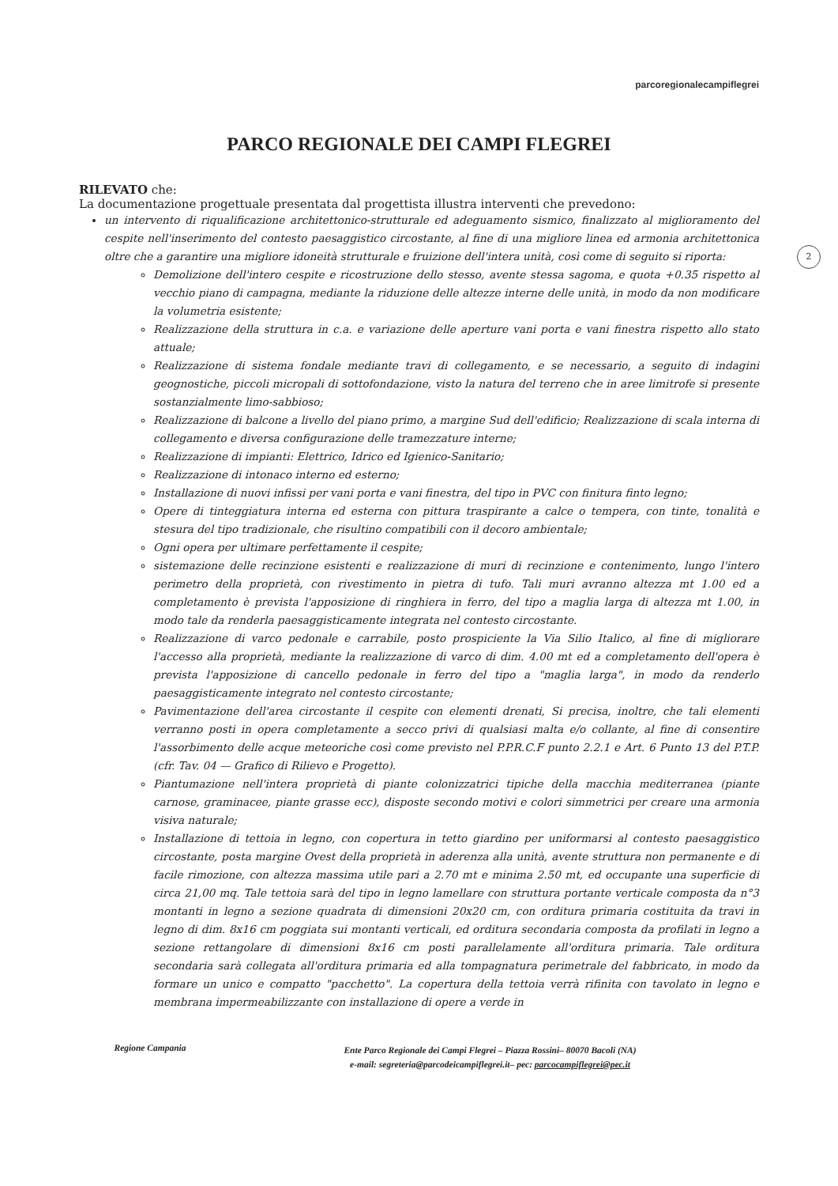parcoregionalecampiflegrei
PARCO REGIONALE DEI CAMPI FLEGREI
2
RILEVATO che:
La documentazione progettuale presentata dal progettista illustra interventi che prevedono:
un intervento di riqualificazione architettonico-strutturale ed adeguamento sismico, finalizzato al miglioramento del cespite nell'inserimento del contesto paesaggistico circostante, al fine di una migliore linea ed armonia architettonica oltre che a garantire una migliore idoneità strutturale e fruizione dell'intera unità, così come di seguito si riporta:
Demolizione dell'intero cespite e ricostruzione dello stesso, avente stessa sagoma, e quota +0.35 rispetto al vecchio piano di campagna, mediante la riduzione delle altezze interne delle unità, in modo da non modificare la volumetria esistente;
Realizzazione della struttura in c.a. e variazione delle aperture vani porta e vani finestra rispetto allo stato attuale;
Realizzazione di sistema fondale mediante travi di collegamento, e se necessario, a seguito di indagini geognostiche, piccoli micropali di sottofondazione, visto la natura del terreno che in aree limitrofe si presente sostanzialmente limo-sabbioso;
Realizzazione di balcone a livello del piano primo, a margine Sud dell'edificio; Realizzazione di scala interna di collegamento e diversa configurazione delle tramezzature interne;
Realizzazione di impianti: Elettrico, Idrico ed Igienico-Sanitario;
Realizzazione di intonaco interno ed esterno;
Installazione di nuovi infissi per vani porta e vani finestra, del tipo in PVC con finitura finto legno;
Opere di tinteggiatura interna ed esterna con pittura traspirante a calce o tempera, con tinte, tonalità e stesura del tipo tradizionale, che risultino compatibili con il decoro ambientale;
Ogni opera per ultimare perfettamente il cespite;
sistemazione delle recinzione esistenti e realizzazione di muri di recinzione e contenimento, lungo l'intero perimetro della proprietà, con rivestimento in pietra di tufo. Tali muri avranno altezza mt 1.00 ed a completamento è prevista l'apposizione di ringhiera in ferro, del tipo a maglia larga di altezza mt 1.00, in modo tale da renderla paesaggisticamente integrata nel contesto circostante.
Realizzazione di varco pedonale e carrabile, posto prospiciente la Via Silio Italico, al fine di migliorare l'accesso alla proprietà, mediante la realizzazione di varco di dim. 4.00 mt ed a completamento dell'opera è prevista l'apposizione di cancello pedonale in ferro del tipo a "maglia larga", in modo da renderlo paesaggisticamente integrato nel contesto circostante;
Pavimentazione dell'area circostante il cespite con elementi drenati, Si precisa, inoltre, che tali elementi verranno posti in opera completamente a secco privi di qualsiasi malta e/o collante, al fine di consentire l'assorbimento delle acque meteoriche così come previsto nel P.P.R.C.F punto 2.2.1 e Art. 6 Punto 13 del P.T.P. (cfr. Tav. 04 — Grafico di Rilievo e Progetto).
Piantumazione nell'intera proprietà di piante colonizzatrici tipiche della macchia mediterranea (piante carnose, graminacee, piante grasse ecc), disposte secondo motivi e colori simmetrici per creare una armonia visiva naturale;
Installazione di tettoia in legno, con copertura in tetto giardino per uniformarsi al contesto paesaggistico circostante, posta margine Ovest della proprietà in aderenza alla unità, avente struttura non permanente e di facile rimozione, con altezza massima utile pari a 2.70 mt e minima 2.50 mt, ed occupante una superficie di circa 21,00 mq. Tale tettoia sarà del tipo in legno lamellare con struttura portante verticale composta da n°3 montanti in legno a sezione quadrata di dimensioni 20x20 cm, con orditura primaria costituita da travi in legno di dim. 8x16 cm poggiata sui montanti verticali, ed orditura secondaria composta da profilati in legno a sezione rettangolare di dimensioni 8x16 cm posti parallelamente all'orditura primaria. Tale orditura secondaria sarà collegata all'orditura primaria ed alla tompagnatura perimetrale del fabbricato, in modo da formare un unico e compatto "pacchetto". La copertura della tettoia verrà rifinita con tavolato in legno e membrana impermeabilizzante con installazione di opere a verde in
Regione Campania
Ente Parco Regionale dei Campi Flegrei – Piazza Rossini– 80070 Bacoli (NA)
e-mail: segreteria@parcodeicampiflegrei.it– pec: parcocampiflegrei@pec.it